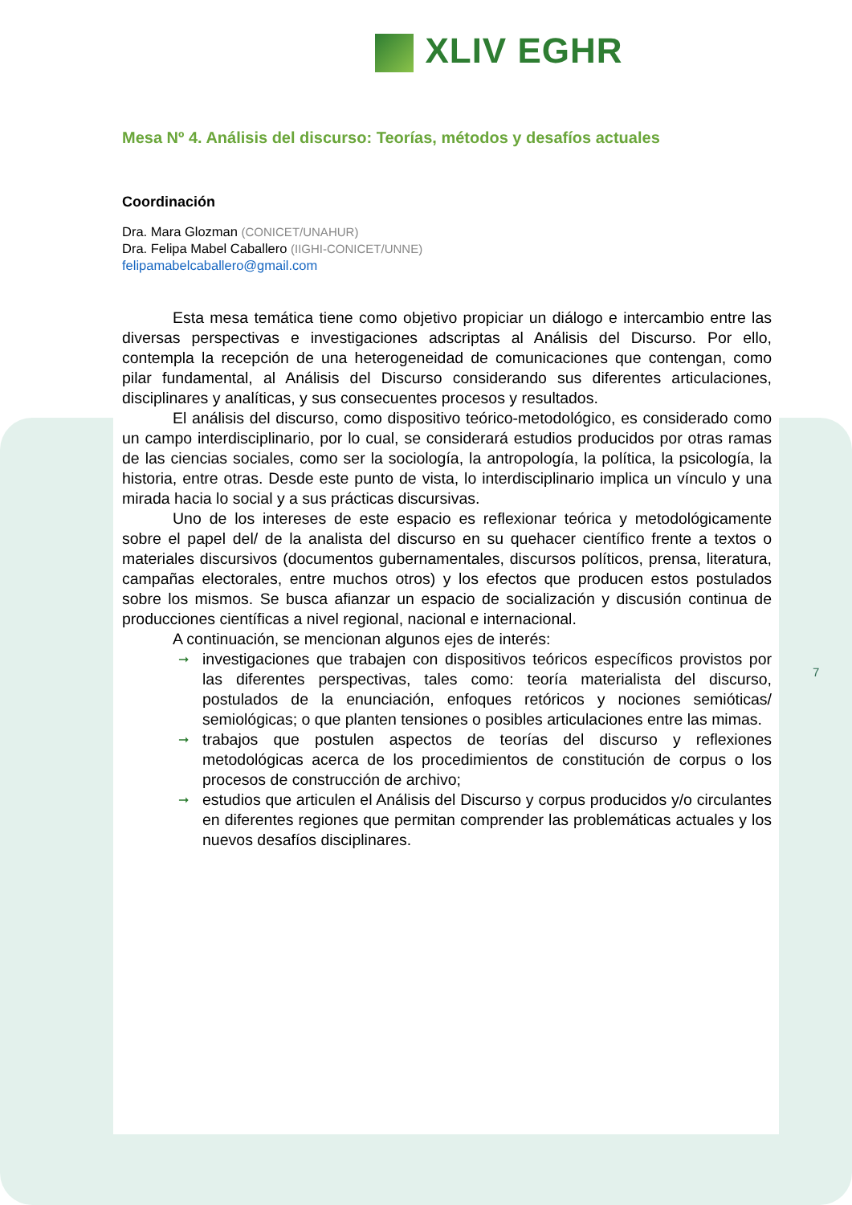XLIV EGHR
Mesa Nº 4. Análisis del discurso: Teorías, métodos y desafíos actuales
Coordinación
Dra. Mara Glozman (CONICET/UNAHUR)
Dra. Felipa Mabel Caballero (IIGHI-CONICET/UNNE)
felipamabelcaballero@gmail.com
Esta mesa temática tiene como objetivo propiciar un diálogo e intercambio entre las diversas perspectivas e investigaciones adscriptas al Análisis del Discurso. Por ello, contempla la recepción de una heterogeneidad de comunicaciones que contengan, como pilar fundamental, al Análisis del Discurso considerando sus diferentes articulaciones, disciplinares y analíticas, y sus consecuentes procesos y resultados.
El análisis del discurso, como dispositivo teórico-metodológico, es considerado como un campo interdisciplinario, por lo cual, se considerará estudios producidos por otras ramas de las ciencias sociales, como ser la sociología, la antropología, la política, la psicología, la historia, entre otras. Desde este punto de vista, lo interdisciplinario implica un vínculo y una mirada hacia lo social y a sus prácticas discursivas.
Uno de los intereses de este espacio es reflexionar teórica y metodológicamente sobre el papel del/ de la analista del discurso en su quehacer científico frente a textos o materiales discursivos (documentos gubernamentales, discursos políticos, prensa, literatura, campañas electorales, entre muchos otros) y los efectos que producen estos postulados sobre los mismos. Se busca afianzar un espacio de socialización y discusión continua de producciones científicas a nivel regional, nacional e internacional.
A continuación, se mencionan algunos ejes de interés:
➞ investigaciones que trabajen con dispositivos teóricos específicos provistos por las diferentes perspectivas, tales como: teoría materialista del discurso, postulados de la enunciación, enfoques retóricos y nociones semióticas/ semiológicas; o que planten tensiones o posibles articulaciones entre las mimas.
➞ trabajos que postulen aspectos de teorías del discurso y reflexiones metodológicas acerca de los procedimientos de constitución de corpus o los procesos de construcción de archivo;
➞ estudios que articulen el Análisis del Discurso y corpus producidos y/o circulantes en diferentes regiones que permitan comprender las problemáticas actuales y los nuevos desafíos disciplinares.
7